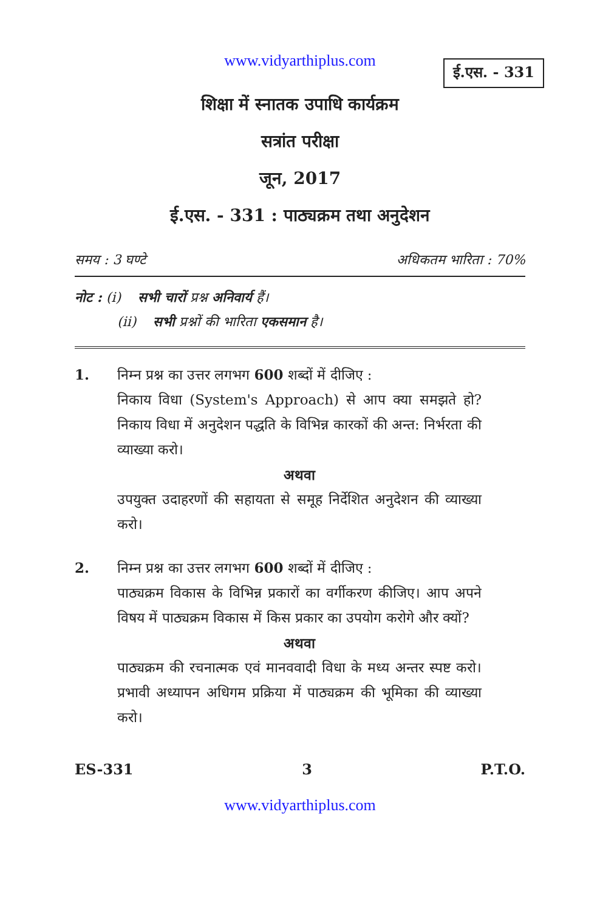www.vidyarthiplus.com
ई.एस. - 331
शिक्षा में स्नातक उपाधि कार्यक्रम
सत्रांत परीक्षा
जून, 2017
ई.एस. - 331 : पाठ्यक्रम तथा अनुदेशन
समय : 3 घण्टे अधिकतम भारिता : 70%
नोट : (i) सभी चारों प्रश्न अनिवार्य हैं।
(ii) सभी प्रश्नों की भारिता एकसमान है।
1. निम्न प्रश्न का उत्तर लगभग 600 शब्दों में दीजिए :
निकाय विधा (System's Approach) से आप क्या समझते हो? निकाय विधा में अनुदेशन पद्धति के विभिन्न कारकों की अन्त: निर्भरता की व्याख्या करो।
अथवा
उपयुक्त उदाहरणों की सहायता से समूह निर्देशित अनुदेशन की व्याख्या करो।
2. निम्न प्रश्न का उत्तर लगभग 600 शब्दों में दीजिए :
पाठ्यक्रम विकास के विभिन्न प्रकारों का वर्गीकरण कीजिए। आप अपने विषय में पाठ्यक्रम विकास में किस प्रकार का उपयोग करोगे और क्यों?
अथवा
पाठ्यक्रम की रचनात्मक एवं मानववादी विधा के मध्य अन्तर स्पष्ट करो। प्रभावी अध्यापन अधिगम प्रक्रिया में पाठ्यक्रम की भूमिका की व्याख्या करो।
ES-331 3 P.T.O.
www.vidyarthiplus.com